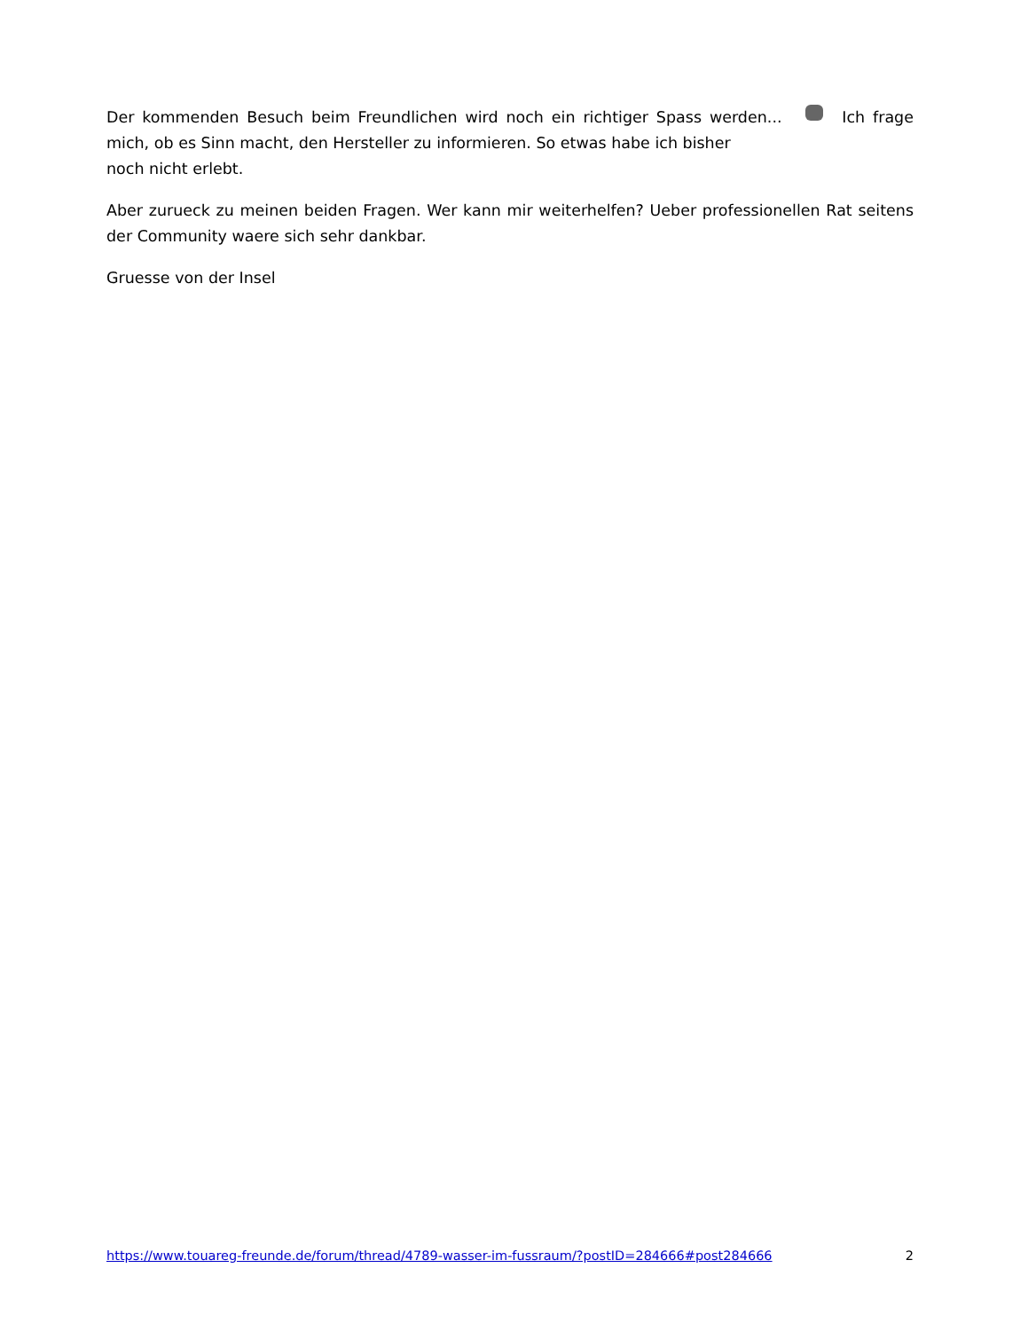Der kommenden Besuch beim Freundlichen wird noch ein richtiger Spass werden... Ich frage mich, ob es Sinn macht, den Hersteller zu informieren. So etwas habe ich bisher
noch nicht erlebt.
Aber zurueck zu meinen beiden Fragen. Wer kann mir weiterhelfen? Ueber professionellen Rat seitens der Community waere sich sehr dankbar.
Gruesse von der Insel
https://www.touareg-freunde.de/forum/thread/4789-wasser-im-fussraum/?postID=284666#post284666 2